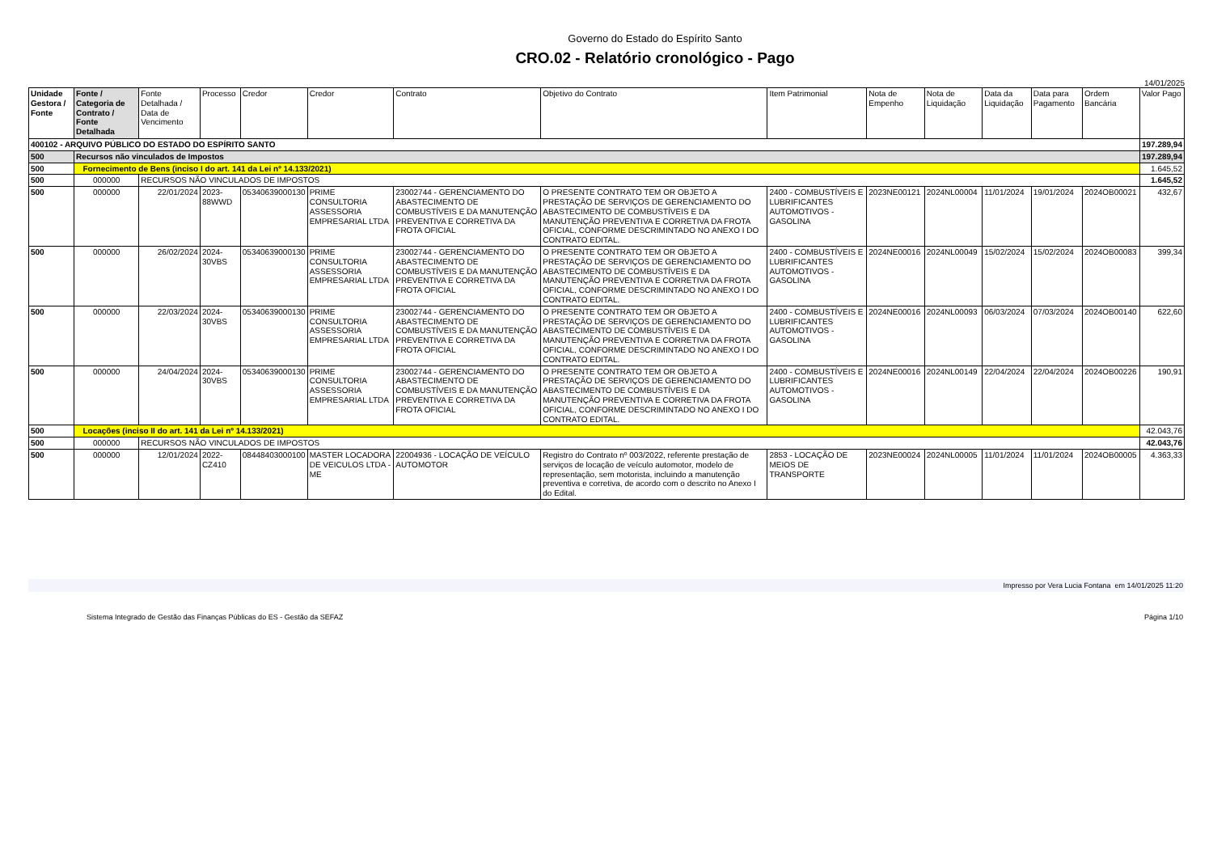Governo do Estado do Espírito Santo
CRO.02 - Relatório cronológico - Pago
14/01/2025
| Unidade Gestora / Fonte | Fonte / Categoria de Contrato / Fonte Detalhada | Fonte Detalhada / Data de Vencimento | Processo | Credor | Credor | Contrato | Objetivo do Contrato | Item Patrimonial | Nota de Empenho | Nota de Liquidação | Data da Liquidação | Data para Pagamento | Ordem Bancária | Valor Pago |
| --- | --- | --- | --- | --- | --- | --- | --- | --- | --- | --- | --- | --- | --- | --- |
| 400102 - ARQUIVO PÚBLICO DO ESTADO DO ESPÍRITO SANTO | | | | | | | | | | | | | | 197.289,94 |
| 500 | Recursos não vinculados de Impostos | | | | | | | | | | | | | 197.289,94 |
| 500 | Fornecimento de Bens (inciso I do art. 141 da Lei nº 14.133/2021) | | | | | | | | | | | | | 1.645,52 |
| 500 | 000000 | RECURSOS NÃO VINCULADOS DE IMPOSTOS | | | | | | | | | | | | 1.645,52 |
| 500 | 000000 | 22/01/2024 | 2023-88WWD | 05340639000130 | PRIME CONSULTORIA ASSESSORIA EMPRESARIAL LTDA | 23002744 - GERENCIAMENTO DO ABASTECIMENTO DE COMBUSTÍVEIS E DA MANUTENÇÃO PREVENTIVA E CORRETIVA DA FROTA OFICIAL | O PRESENTE CONTRATO TEM OR OBJETO A PRESTAÇÃO DE SERVIÇOS DE GERENCIAMENTO DO ABASTECIMENTO DE COMBUSTÍVEIS E DA MANUTENÇÃO PREVENTIVA E CORRETIVA DA FROTA OFICIAL, CONFORME DESCRIMINTADO NO ANEXO I DO CONTRATO EDITAL. | 2400 - COMBUSTÍVEIS E LUBRIFICANTES AUTOMOTIVOS - GASOLINA | 2023NE00121 | 2024NL00004 | 11/01/2024 | 19/01/2024 | 2024OB00021 | 432,67 |
| 500 | 000000 | 26/02/2024 | 2024-30VBS | 05340639000130 | PRIME CONSULTORIA ASSESSORIA EMPRESARIAL LTDA | 23002744 - GERENCIAMENTO DO ABASTECIMENTO DE COMBUSTÍVEIS E DA MANUTENÇÃO PREVENTIVA E CORRETIVA DA FROTA OFICIAL | O PRESENTE CONTRATO TEM OR OBJETO A PRESTAÇÃO DE SERVIÇOS DE GERENCIAMENTO DO ABASTECIMENTO DE COMBUSTÍVEIS E DA MANUTENÇÃO PREVENTIVA E CORRETIVA DA FROTA OFICIAL, CONFORME DESCRIMINTADO NO ANEXO I DO CONTRATO EDITAL. | 2400 - COMBUSTÍVEIS E LUBRIFICANTES AUTOMOTIVOS - GASOLINA | 2024NE00016 | 2024NL00049 | 15/02/2024 | 15/02/2024 | 2024OB00083 | 399,34 |
| 500 | 000000 | 22/03/2024 | 2024-30VBS | 05340639000130 | PRIME CONSULTORIA ASSESSORIA EMPRESARIAL LTDA | 23002744 - GERENCIAMENTO DO ABASTECIMENTO DE COMBUSTÍVEIS E DA MANUTENÇÃO PREVENTIVA E CORRETIVA DA FROTA OFICIAL | O PRESENTE CONTRATO TEM OR OBJETO A PRESTAÇÃO DE SERVIÇOS DE GERENCIAMENTO DO ABASTECIMENTO DE COMBUSTÍVEIS E DA MANUTENÇÃO PREVENTIVA E CORRETIVA DA FROTA OFICIAL, CONFORME DESCRIMINTADO NO ANEXO I DO CONTRATO EDITAL. | 2400 - COMBUSTÍVEIS E LUBRIFICANTES AUTOMOTIVOS - GASOLINA | 2024NE00016 | 2024NL00093 | 06/03/2024 | 07/03/2024 | 2024OB00140 | 622,60 |
| 500 | 000000 | 24/04/2024 | 2024-30VBS | 05340639000130 | PRIME CONSULTORIA ASSESSORIA EMPRESARIAL LTDA | 23002744 - GERENCIAMENTO DO ABASTECIMENTO DE COMBUSTÍVEIS E DA MANUTENÇÃO PREVENTIVA E CORRETIVA DA FROTA OFICIAL | O PRESENTE CONTRATO TEM OR OBJETO A PRESTAÇÃO DE SERVIÇOS DE GERENCIAMENTO DO ABASTECIMENTO DE COMBUSTÍVEIS E DA MANUTENÇÃO PREVENTIVA E CORRETIVA DA FROTA OFICIAL, CONFORME DESCRIMINTADO NO ANEXO I DO CONTRATO EDITAL. | 2400 - COMBUSTÍVEIS E LUBRIFICANTES AUTOMOTIVOS - GASOLINA | 2024NE00016 | 2024NL00149 | 22/04/2024 | 22/04/2024 | 2024OB00226 | 190,91 |
| 500 | Locações (inciso II do art. 141 da Lei nº 14.133/2021) | | | | | | | | | | | | | 42.043,76 |
| 500 | 000000 | RECURSOS NÃO VINCULADOS DE IMPOSTOS | | | | | | | | | | | | 42.043,76 |
| 500 | 000000 | 12/01/2024 | 2022-CZ410 | 08448403000100 | MASTER LOCADORA DE VEICULOS LTDA - ME | 22004936 - LOCAÇÃO DE VEÍCULO AUTOMOTOR | Registro do Contrato nº 003/2022, referente prestação de serviços de locação de veículo automotor, modelo de representação, sem motorista, incluindo a manutenção preventiva e corretiva, de acordo com o descrito no Anexo I do Edital. | 2853 - LOCAÇÃO DE MEIOS DE TRANSPORTE | 2023NE00024 | 2024NL00005 | 11/01/2024 | 11/01/2024 | 2024OB00005 | 4.363,33 |
Impresso por Vera Lucia Fontana em 14/01/2025 11:20
Sistema Integrado de Gestão das Finanças Públicas do ES - Gestão da SEFAZ Página 1/10